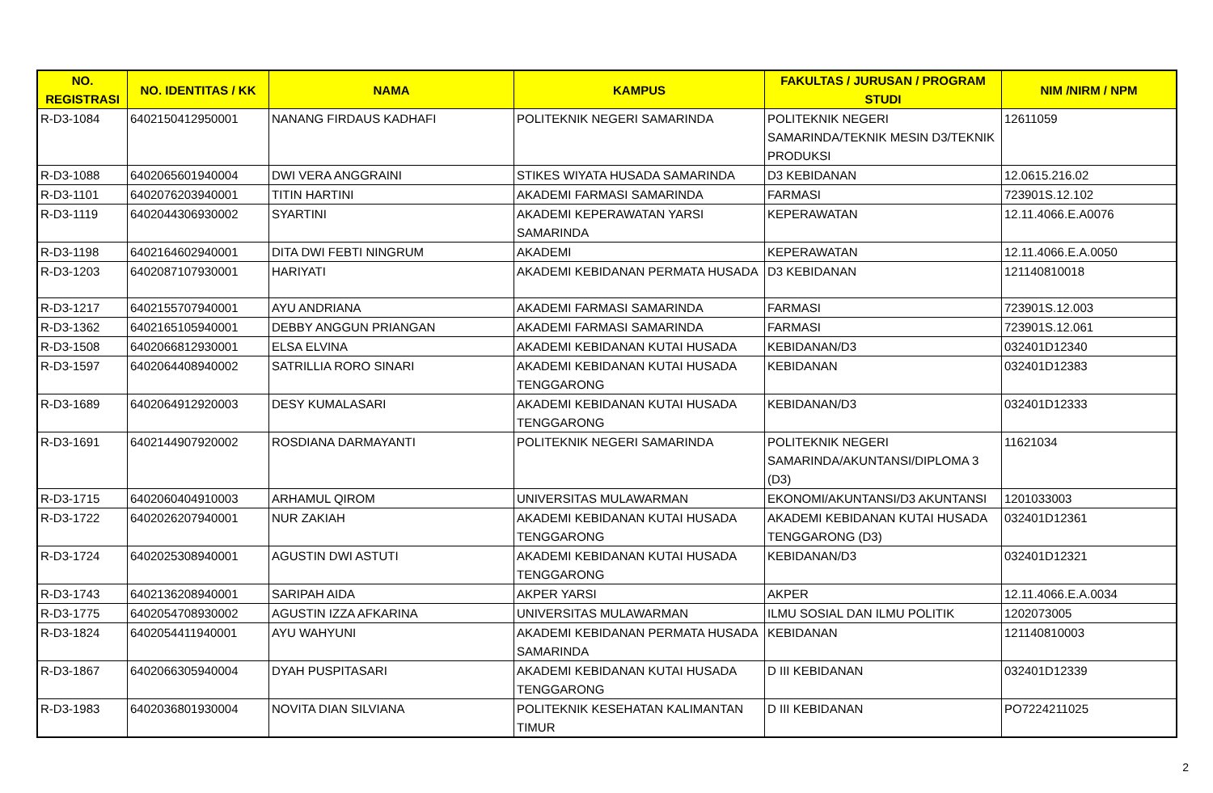| NO. REGISTRASI | NO. IDENTITAS / KK | NAMA | KAMPUS | FAKULTAS / JURUSAN / PROGRAM STUDI | NIM /NIRM / NPM |
| --- | --- | --- | --- | --- | --- |
| R-D3-1084 | 6402150412950001 | NANANG FIRDAUS KADHAFI | POLITEKNIK NEGERI SAMARINDA | POLITEKNIK NEGERI SAMARINDA/TEKNIK MESIN D3/TEKNIK PRODUKSI | 12611059 |
| R-D3-1088 | 6402065601940004 | DWI VERA ANGGRAINI | STIKES WIYATA HUSADA SAMARINDA | D3 KEBIDANAN | 12.0615.216.02 |
| R-D3-1101 | 6402076203940001 | TITIN HARTINI | AKADEMI FARMASI SAMARINDA | FARMASI | 723901S.12.102 |
| R-D3-1119 | 6402044306930002 | SYARTINI | AKADEMI KEPERAWATAN YARSI SAMARINDA | KEPERAWATAN | 12.11.4066.E.A0076 |
| R-D3-1198 | 6402164602940001 | DITA DWI FEBTI NINGRUM | AKADEMI | KEPERAWATAN | 12.11.4066.E.A.0050 |
| R-D3-1203 | 6402087107930001 | HARIYATI | AKADEMI KEBIDANAN PERMATA HUSADA | D3 KEBIDANAN | 121140810018 |
| R-D3-1217 | 6402155707940001 | AYU ANDRIANA | AKADEMI FARMASI SAMARINDA | FARMASI | 723901S.12.003 |
| R-D3-1362 | 6402165105940001 | DEBBY ANGGUN PRIANGAN | AKADEMI FARMASI SAMARINDA | FARMASI | 723901S.12.061 |
| R-D3-1508 | 6402066812930001 | ELSA ELVINA | AKADEMI KEBIDANAN KUTAI HUSADA | KEBIDANAN/D3 | 032401D12340 |
| R-D3-1597 | 6402064408940002 | SATRILLIA RORO SINARI | AKADEMI KEBIDANAN KUTAI HUSADA TENGGARONG | KEBIDANAN | 032401D12383 |
| R-D3-1689 | 6402064912920003 | DESY KUMALASARI | AKADEMI KEBIDANAN KUTAI HUSADA TENGGARONG | KEBIDANAN/D3 | 032401D12333 |
| R-D3-1691 | 6402144907920002 | ROSDIANA DARMAYANTI | POLITEKNIK NEGERI SAMARINDA | POLITEKNIK NEGERI SAMARINDA/AKUNTANSI/DIPLOMA 3 (D3) | 11621034 |
| R-D3-1715 | 6402060404910003 | ARHAMUL QIROM | UNIVERSITAS MULAWARMAN | EKONOMI/AKUNTANSI/D3 AKUNTANSI | 1201033003 |
| R-D3-1722 | 6402026207940001 | NUR ZAKIAH | AKADEMI KEBIDANAN KUTAI HUSADA TENGGARONG | AKADEMI KEBIDANAN KUTAI HUSADA TENGGARONG (D3) | 032401D12361 |
| R-D3-1724 | 6402025308940001 | AGUSTIN DWI ASTUTI | AKADEMI KEBIDANAN KUTAI HUSADA TENGGARONG | KEBIDANAN/D3 | 032401D12321 |
| R-D3-1743 | 6402136208940001 | SARIPAH AIDA | AKPER YARSI | AKPER | 12.11.4066.E.A.0034 |
| R-D3-1775 | 6402054708930002 | AGUSTIN IZZA AFKARINA | UNIVERSITAS MULAWARMAN | ILMU SOSIAL DAN ILMU POLITIK | 1202073005 |
| R-D3-1824 | 6402054411940001 | AYU WAHYUNI | AKADEMI KEBIDANAN PERMATA HUSADA SAMARINDA | KEBIDANAN | 121140810003 |
| R-D3-1867 | 6402066305940004 | DYAH PUSPITASARI | AKADEMI KEBIDANAN KUTAI HUSADA TENGGARONG | D III KEBIDANAN | 032401D12339 |
| R-D3-1983 | 6402036801930004 | NOVITA DIAN SILVIANA | POLITEKNIK KESEHATAN KALIMANTAN TIMUR | D III KEBIDANAN | PO7224211025 |
2